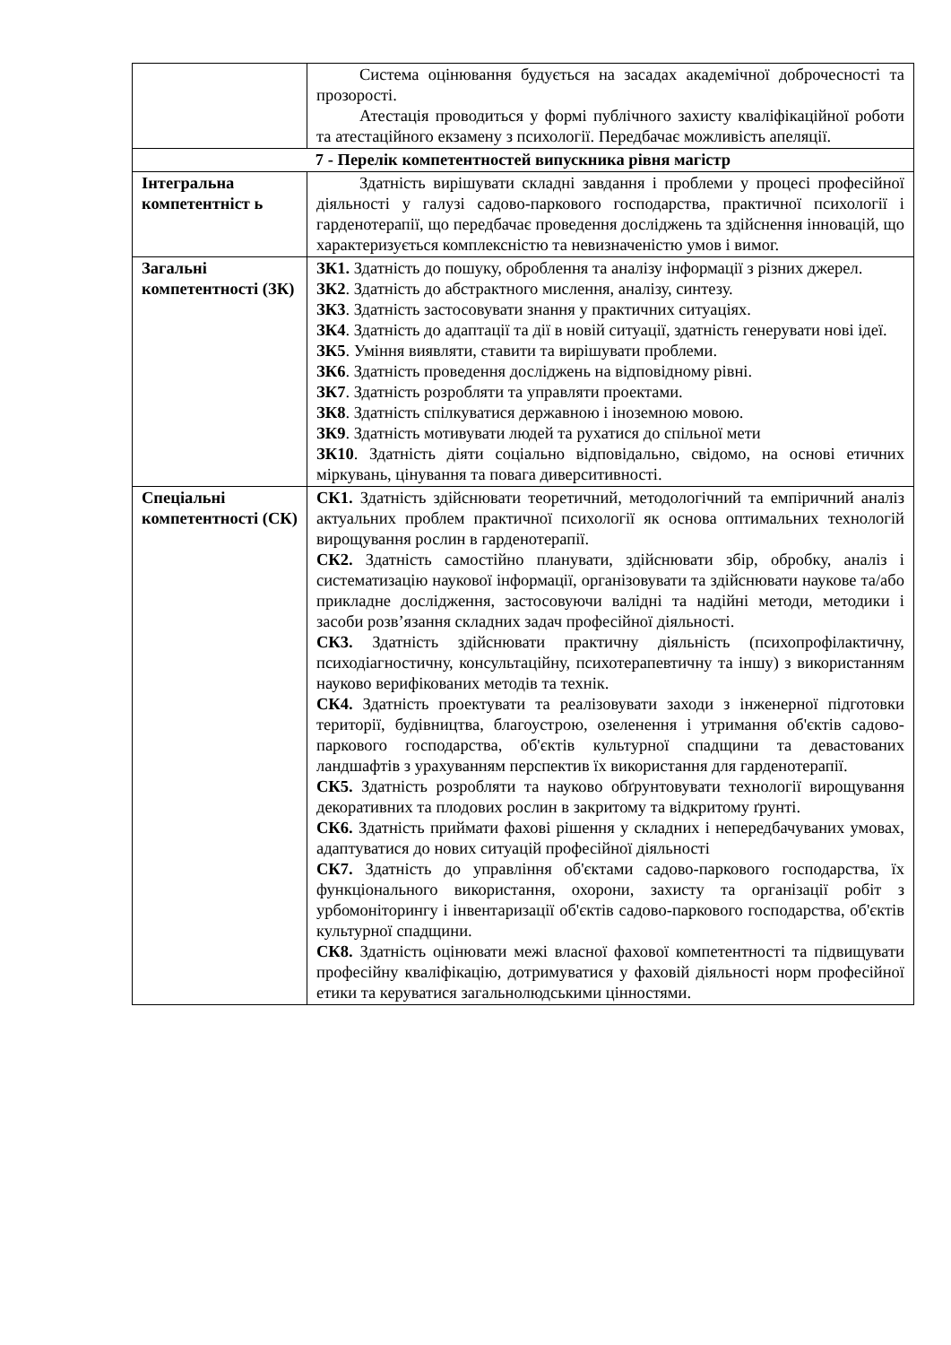| | Система оцінювання будується на засадах академічної доброчесності та прозорості. Атестація проводиться у формі публічного захисту кваліфікаційної роботи та атестаційного екзамену з психології. Передбачає можливість апеляції. |
| 7 - Перелік компетентностей випускника рівня магістр | |
| Інтегральна компетентніст ь | Здатність вирішувати складні завдання і проблеми у процесі професійної діяльності у галузі садово-паркового господарства, практичної психології і гарденотерапії, що передбачає проведення досліджень та здійснення інновацій, що характеризується комплексністю та невизначеністю умов і вимог. |
| Загальні компетентності (ЗК) | ЗК1. Здатність до пошуку, оброблення та аналізу інформації з різних джерел. ЗК2 . Здатність до абстрактного мислення, аналізу, синтезу. ЗК3 . Здатність застосовувати знання у практичних ситуаціях. ЗК4 . Здатність до адаптації та дії в новій ситуації, здатність генерувати нові ідеї. ЗК5 . Уміння виявляти, ставити та вирішувати проблеми. ЗК6 . Здатність проведення досліджень на відповідному рівні. ЗК7 . Здатність розробляти та управляти проектами. ЗК8 . Здатність спілкуватися державною і іноземною мовою. ЗК9 . Здатність мотивувати людей та рухатися до спільної мети ЗК10 . Здатність діяти соціально відповідально, свідомо, на основі етичних міркувань, цінування та повага диверситивності. |
| Спеціальні компетентності (СК) | СК1. Здатність здійснювати теоретичний, методологічний та емпіричний аналіз актуальних проблем практичної психології як основа оптимальних технологій вирощування рослин в гарденотерапії. СК2. Здатність самостійно планувати, здійснювати збір, обробку, аналіз і систематизацію наукової інформації, організовувати та здійснювати наукове та/або прикладне дослідження, застосовуючи валідні та надійні методи, методики і засоби розв’язання складних задач професійної діяльності. СК3. Здатність здійснювати практичну діяльність (психопрофілактичну, психодіагностичну, консультаційну, психотерапевтичну та іншу) з використанням науково верифікованих методів та технік. СК4. Здатність проектувати та реалізовувати заходи з інженерної підготовки території, будівництва, благоустрою, озеленення і утримання об'єктів садово-паркового господарства, об'єктів культурної спадщини та девастованих ландшафтів з урахуванням перспектив їх використання для гарденотерапії. СК5. Здатність розробляти та науково обґрунтовувати технології вирощування декоративних та плодових рослин в закритому та відкритому ґрунті. СК6. Здатність приймати фахові рішення у складних і непередбачуваних умовах, адаптуватися до нових ситуацій професійної діяльності СК7. Здатність до управління об'єктами садово-паркового господарства, їх функціонального використання, охорони, захисту та організації робіт з урбомоніторингу і інвентаризації об'єктів садово-паркового господарства, об'єктів культурної спадщини. СК8. Здатність оцінювати межі власної фахової компетентності та підвищувати професійну кваліфікацію, дотримуватися у фаховій діяльності норм професійної етики та керуватися загальнолюдськими цінностями. |